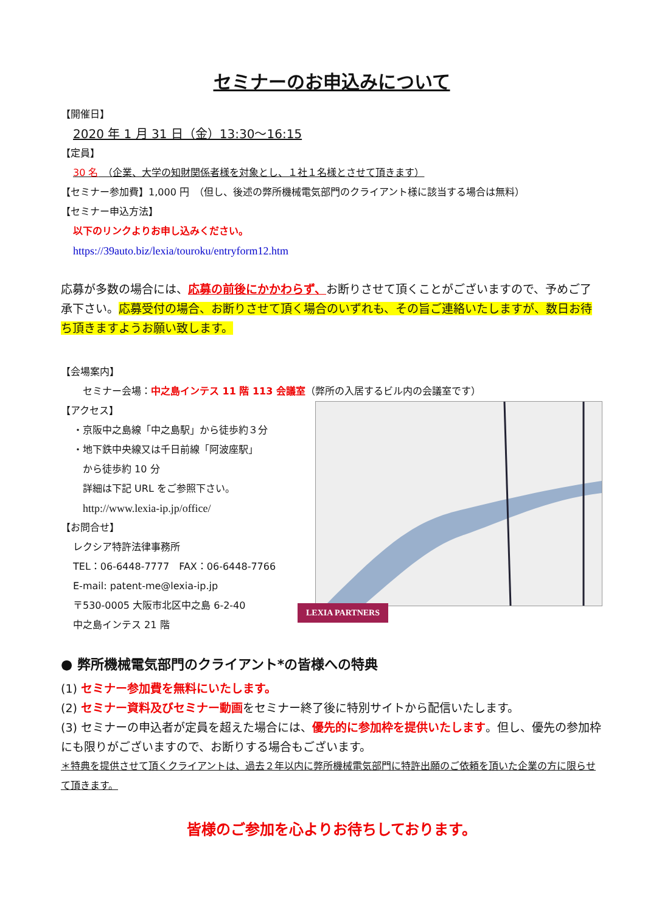セミナーのお申込みについて
【開催日】
2020 年 1 月 31 日（金）13:30～16:15
【定員】
30 名　（企業、大学の知財関係者様を対象とし、１社１名様とさせて頂きます）
【セミナー参加費】1,000 円　（但し、後述の弊所機械電気部門のクライアント様に該当する場合は無料）
【セミナー申込方法】
以下のリンクよりお申し込みください。
https://39auto.biz/lexia/touroku/entryform12.htm
応募が多数の場合には、応募の前後にかかわらず、お断りさせて頂くことがございますので、予めご了承下さい。応募受付の場合、お断りさせて頂く場合のいずれも、その旨ご連絡いたしますが、数日お待ち頂きますようお願い致します。
【会場案内】
セミナー会場：中之島インテス 11 階 113 会議室（弊所の入居するビル内の会議室です）
【アクセス】
・京阪中之島線「中之島駅」から徒歩約３分
・地下鉄中央線又は千日前線「阿波座駅」
から徒歩約 10 分
詳細は下記 URL をご参照下さい。
http://www.lexia-ip.jp/office/
【お問合せ】
レクシア特許法律事務所
TEL：06-6448-7777　FAX：06-6448-7766
E-mail: patent-me@lexia-ip.jp
〒530-0005 大阪市北区中之島 6-2-40
中之島インテス 21 階
LEXIA PARTNERS
● 弊所機械電気部門のクライアント*の皆様への特典
(1) セミナー参加費を無料にいたします。
(2) セミナー資料及びセミナー動画をセミナー終了後に特別サイトから配信いたします。
(3) セミナーの申込者が定員を超えた場合には、優先的に参加枠を提供いたします。但し、優先の参加枠にも限りがございますので、お断りする場合もございます。
＊特典を提供させて頂くクライアントは、過去２年以内に弊所機械電気部門に特許出願のご依頼を頂いた企業の方に限らせて頂きます。
皆様のご参加を心よりお待ちしております。